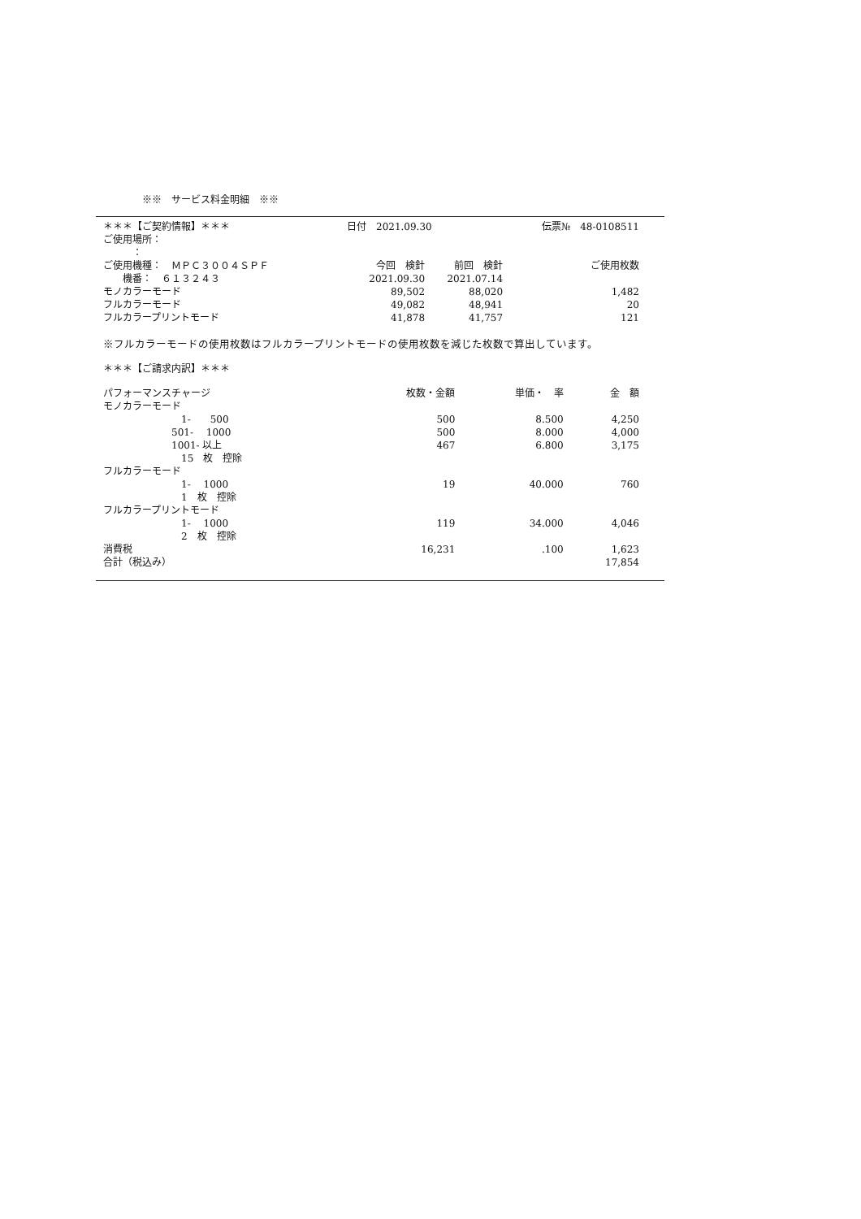※※　サービス料金明細　※※
| ＊＊＊【ご契約情報】＊＊＊ | 日付 2021.09.30 | | 伝票№ 48-0108511 |
| ご使用場所： | | | |
| ： | | | |
| ご使用機種： ＭＰＣ３００４ＳＰＦ | 今回 検針 | 前回 検針 | ご使用枚数 |
| 機番： ６１３２４３ | 2021.09.30 | 2021.07.14 | |
| モノカラーモード | 89,502 | 88,020 | 1,482 |
| フルカラーモード | 49,082 | 48,941 | 20 |
| フルカラープリントモード | 41,878 | 41,757 | 121 |
※フルカラーモードの使用枚数はフルカラープリントモードの使用枚数を減じた枚数で算出しています。
| ＊＊＊【ご請求内訳】＊＊＊ | | | |
| パフォーマンスチャージ | 枚数・金額 | 単価・ 率 | 金 額 |
| モノカラーモード | | | |
| 1- 500 | 500 | 8.500 | 4,250 |
| 501- 1000 | 500 | 8.000 | 4,000 |
| 1001- 以上 | 467 | 6.800 | 3,175 |
| 15 枚 控除 | | | |
| フルカラーモード | | | |
| 1- 1000 | 19 | 40.000 | 760 |
| 1 枚 控除 | | | |
| フルカラープリントモード | | | |
| 1- 1000 | 119 | 34.000 | 4,046 |
| 2 枚 控除 | | | |
| 消費税 | 16,231 | .100 | 1,623 |
| 合計（税込み） | | | 17,854 |